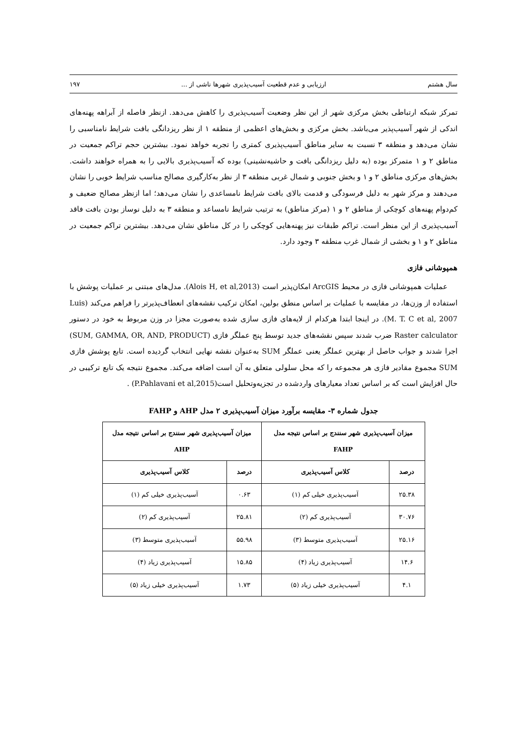سال هشتم ارزیابی و عدم قطعیت آسیب‌پذیری شهرها ناشی از ... ۱۹۷
تمرکز شبکه ارتباطی بخش مرکزی شهر از این نظر وضعیت آسیب‌پذیری را کاهش می‌دهد. ازنظر فاصله از آبراهه پهنه‌های اندکی از شهر آسیب‌پذیر می‌باشد. بخش مرکزی و بخش‌های اعظمی از منطقه ۱ از نظر ریزدانگی بافت شرایط نامناسبی را نشان می‌دهد و منطقه ۳ نسبت به سایر مناطق آسیب‌پذیری کمتری را تجربه خواهد نمود. بیشترین حجم تراکم جمعیت در مناطق ۲ و ۱ متمرکز بوده (به دلیل ریزدانگی بافت و حاشیه‌نشینی) بوده که آسیب‌پذیری بالایی را به همراه خواهند داشت. بخش‌های مرکزی مناطق ۲ و ۱ و بخش جنوبی و شمال غربی منطقه ۳ از نظر به‌کارگیری مصالح مناسب شرایط خوبی را نشان می‌دهند و مرکز شهر به دلیل فرسودگی و قدمت بالای بافت شرایط نامساعدی را نشان می‌دهد؛ اما ازنظر مصالح ضعیف و کم‌دوام پهنه‌های کوچکی از مناطق ۲ و ۱ (مرکز مناطق) به ترتیب شرایط نامساعد و منطقه ۳ به دلیل نوساز بودن بافت فاقد آسیب‌پذیری از این منظر است. تراکم طبقات نیز پهنه‌هایی کوچکی را در کل مناطق نشان می‌دهد. بیشترین تراکم جمعیت در مناطق ۲ و ۱ و بخشی از شمال غرب منطقه ۳ وجود دارد.
همپوشانی فازی
عملیات همپوشانی فازی در محیط ArcGIS امکان‌پذیر است (Alois H, et al,2013). مدل‌های مبتنی بر عملیات پوشش با استفاده از وزن‌ها، در مقایسه با عملیات بر اساس منطق بولین، امکان ترکیب نقشه‌های انعطاف‌پذیرتر را فراهم می‌کند (Luis M. T. C et al, 2007). در اینجا ابتدا هرکدام از لایه‌های فازی سازی شده به‌صورت مجزا در وزن مربوط به خود در دستور Raster calculator ضرب شدند سپس نقشه‌های جدید توسط پنج عملگر فازی (SUM, GAMMA, OR, AND, PRODUCT) اجرا شدند و جواب حاصل از بهترین عملگر یعنی عملگر SUM به‌عنوان نقشه نهایی انتخاب گردیده است. تابع پوشش فازی SUM مجموع مقادیر فازی هر مجموعه را که محل سلولی متعلق به آن است اضافه می‌کند. مجموع نتیجه یک تابع ترکیبی در حال افزایش است که بر اساس تعداد معیارهای واردشده در تجزیه‌وتحلیل است(P.Pahlavani et al,2015) .
جدول شماره ۳- مقایسه برآورد میزان آسیب‌پذیری ۲ مدل AHP و FAHP
| میزان آسیب‌پذیری شهر سنندج بر اساس نتیجه مدل FAHP | | میزان آسیب‌پذیری شهر سنندج بر اساس نتیجه مدل AHP | |
| --- | --- | --- | --- |
| درصد | کلاس آسیب‌پذیری | درصد | کلاس آسیب‌پذیری |
| ۲۵.۳۸ | آسیب‌پذیری خیلی کم (۱) | ۰.۶۳ | آسیب‌پذیری خیلی کم (۱) |
| ۳۰.۷۶ | آسیب‌پذیری کم (۲) | ۲۵.۸۱ | آسیب‌پذیری کم (۲) |
| ۲۵.۱۶ | آسیب‌پذیری متوسط (۳) | ۵۵.۹۸ | آسیب‌پذیری متوسط (۳) |
| ۱۴.۶ | آسیب‌پذیری زیاد (۴) | ۱۵.۸۵ | آسیب‌پذیری زیاد (۴) |
| ۴.۱ | آسیب‌پذیری خیلی زیاد (۵) | ۱.۷۳ | آسیب‌پذیری خیلی زیاد (۵) |